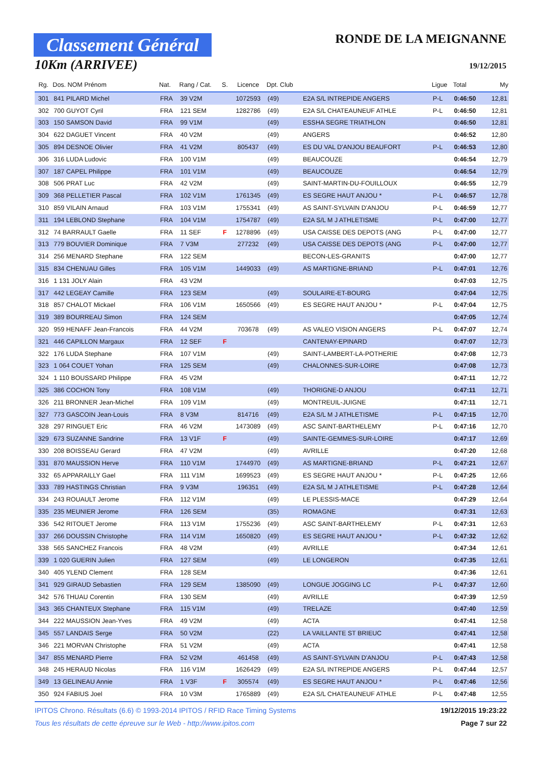Classement Général
10Km (ARRIVEE)
RONDE DE LA MEIGNANNE
19/12/2015
| Rg. | Dos. NOM Prénom | Nat. | Rang / Cat. | S. | Licence | Dpt. Club | | Ligue | Total | My |
| --- | --- | --- | --- | --- | --- | --- | --- | --- | --- | --- |
| 301 | 841 PILARD Michel | FRA | 39 V2M | | 1072593 | (49) | E2A S/L INTREPIDE ANGERS | P-L | 0:46:50 | 12,81 |
| 302 | 700 GUYOT Cyril | FRA | 121 SEM | | 1282786 | (49) | E2A S/L CHATEAUNEUF ATHLE | P-L | 0:46:50 | 12,81 |
| 303 | 150 SAMSON David | FRA | 99 V1M | | | (49) | ESSHA SEGRE TRIATHLON | | 0:46:50 | 12,81 |
| 304 | 622 DAGUET Vincent | FRA | 40 V2M | | | (49) | ANGERS | | 0:46:52 | 12,80 |
| 305 | 894 DESNOE Olivier | FRA | 41 V2M | | 805437 | (49) | ES DU VAL D'ANJOU BEAUFORT | P-L | 0:46:53 | 12,80 |
| 306 | 316 LUDA Ludovic | FRA | 100 V1M | | | (49) | BEAUCOUZE | | 0:46:54 | 12,79 |
| 307 | 187 CAPEL Philippe | FRA | 101 V1M | | | (49) | BEAUCOUZE | | 0:46:54 | 12,79 |
| 308 | 506 PRAT Luc | FRA | 42 V2M | | | (49) | SAINT-MARTIN-DU-FOUILLOUX | | 0:46:55 | 12,79 |
| 309 | 368 PELLETIER Pascal | FRA | 102 V1M | | 1761345 | (49) | ES SEGRE HAUT ANJOU * | P-L | 0:46:57 | 12,78 |
| 310 | 859 VILAIN Arnaud | FRA | 103 V1M | | 1755341 | (49) | AS SAINT-SYLVAIN D'ANJOU | P-L | 0:46:59 | 12,77 |
| 311 | 194 LEBLOND Stephane | FRA | 104 V1M | | 1754787 | (49) | E2A S/L M J ATHLETISME | P-L | 0:47:00 | 12,77 |
| 312 | 74 BARRAULT Gaelle | FRA | 11 SEF | F | 1278896 | (49) | USA CAISSE DES DEPOTS (ANG | P-L | 0:47:00 | 12,77 |
| 313 | 779 BOUVIER Dominique | FRA | 7 V3M | | 277232 | (49) | USA CAISSE DES DEPOTS (ANG | P-L | 0:47:00 | 12,77 |
| 314 | 256 MENARD Stephane | FRA | 122 SEM | | | | BECON-LES-GRANITS | | 0:47:00 | 12,77 |
| 315 | 834 CHENUAU Gilles | FRA | 105 V1M | | 1449033 | (49) | AS MARTIGNE-BRIAND | P-L | 0:47:01 | 12,76 |
| 316 | 1 131 JOLY Alain | FRA | 43 V2M | | | | | | 0:47:03 | 12,75 |
| 317 | 442 LEGEAY Camille | FRA | 123 SEM | | | (49) | SOULAIRE-ET-BOURG | | 0:47:04 | 12,75 |
| 318 | 857 CHALOT Mickael | FRA | 106 V1M | | 1650566 | (49) | ES SEGRE HAUT ANJOU * | P-L | 0:47:04 | 12,75 |
| 319 | 389 BOURREAU Simon | FRA | 124 SEM | | | | | | 0:47:05 | 12,74 |
| 320 | 959 HENAFF Jean-Francois | FRA | 44 V2M | | 703678 | (49) | AS VALEO VISION ANGERS | P-L | 0:47:07 | 12,74 |
| 321 | 446 CAPILLON Margaux | FRA | 12 SEF | F | | | CANTENAY-EPINARD | | 0:47:07 | 12,73 |
| 322 | 176 LUDA Stephane | FRA | 107 V1M | | | (49) | SAINT-LAMBERT-LA-POTHERIE | | 0:47:08 | 12,73 |
| 323 | 1 064 COUET Yohan | FRA | 125 SEM | | | (49) | CHALONNES-SUR-LOIRE | | 0:47:08 | 12,73 |
| 324 | 1 110 BOUSSARD Philippe | FRA | 45 V2M | | | | | | 0:47:11 | 12,72 |
| 325 | 386 COCHON Tony | FRA | 108 V1M | | | (49) | THORIGNE-D ANJOU | | 0:47:11 | 12,71 |
| 326 | 211 BRONNER Jean-Michel | FRA | 109 V1M | | | (49) | MONTREUIL-JUIGNE | | 0:47:11 | 12,71 |
| 327 | 773 GASCOIN Jean-Louis | FRA | 8 V3M | | 814716 | (49) | E2A S/L M J ATHLETISME | P-L | 0:47:15 | 12,70 |
| 328 | 297 RINGUET Eric | FRA | 46 V2M | | 1473089 | (49) | ASC SAINT-BARTHELEMY | P-L | 0:47:16 | 12,70 |
| 329 | 673 SUZANNE Sandrine | FRA | 13 V1F | F | | (49) | SAINTE-GEMMES-SUR-LOIRE | | 0:47:17 | 12,69 |
| 330 | 208 BOISSEAU Gerard | FRA | 47 V2M | | | (49) | AVRILLE | | 0:47:20 | 12,68 |
| 331 | 870 MAUSSION Herve | FRA | 110 V1M | | 1744970 | (49) | AS MARTIGNE-BRIAND | P-L | 0:47:21 | 12,67 |
| 332 | 65 APPARAILLY Gael | FRA | 111 V1M | | 1699523 | (49) | ES SEGRE HAUT ANJOU * | P-L | 0:47:25 | 12,66 |
| 333 | 789 HASTINGS Christian | FRA | 9 V3M | | 196351 | (49) | E2A S/L M J ATHLETISME | P-L | 0:47:28 | 12,64 |
| 334 | 243 ROUAULT Jerome | FRA | 112 V1M | | | (49) | LE PLESSIS-MACE | | 0:47:29 | 12,64 |
| 335 | 235 MEUNIER Jerome | FRA | 126 SEM | | | (35) | ROMAGNE | | 0:47:31 | 12,63 |
| 336 | 542 RITOUET Jerome | FRA | 113 V1M | | 1755236 | (49) | ASC SAINT-BARTHELEMY | P-L | 0:47:31 | 12,63 |
| 337 | 266 DOUSSIN Christophe | FRA | 114 V1M | | 1650820 | (49) | ES SEGRE HAUT ANJOU * | P-L | 0:47:32 | 12,62 |
| 338 | 565 SANCHEZ Francois | FRA | 48 V2M | | | (49) | AVRILLE | | 0:47:34 | 12,61 |
| 339 | 1 020 GUERIN Julien | FRA | 127 SEM | | | (49) | LE LONGERON | | 0:47:35 | 12,61 |
| 340 | 405 YLEND Clement | FRA | 128 SEM | | | | | | 0:47:36 | 12,61 |
| 341 | 929 GIRAUD Sebastien | FRA | 129 SEM | | 1385090 | (49) | LONGUE JOGGING LC | P-L | 0:47:37 | 12,60 |
| 342 | 576 THUAU Corentin | FRA | 130 SEM | | | (49) | AVRILLE | | 0:47:39 | 12,59 |
| 343 | 365 CHANTEUX Stephane | FRA | 115 V1M | | | (49) | TRELAZE | | 0:47:40 | 12,59 |
| 344 | 222 MAUSSION Jean-Yves | FRA | 49 V2M | | | (49) | ACTA | | 0:47:41 | 12,58 |
| 345 | 557 LANDAIS Serge | FRA | 50 V2M | | | (22) | LA VAILLANTE ST BRIEUC | | 0:47:41 | 12,58 |
| 346 | 221 MORVAN Christophe | FRA | 51 V2M | | | (49) | ACTA | | 0:47:41 | 12,58 |
| 347 | 855 MENARD Pierre | FRA | 52 V2M | | 461458 | (49) | AS SAINT-SYLVAIN D'ANJOU | P-L | 0:47:43 | 12,58 |
| 348 | 245 HERAUD Nicolas | FRA | 116 V1M | | 1626429 | (49) | E2A S/L INTREPIDE ANGERS | P-L | 0:47:44 | 12,57 |
| 349 | 13 GELINEAU Annie | FRA | 1 V3F | F | 305574 | (49) | ES SEGRE HAUT ANJOU * | P-L | 0:47:46 | 12,56 |
| 350 | 924 FABIUS Joel | FRA | 10 V3M | | 1765889 | (49) | E2A S/L CHATEAUNEUF ATHLE | P-L | 0:47:48 | 12,55 |
IPITOS Chrono. Résultats (6.6) © 1993-2014 IPITOS / RFID Race Timing Systems 19/12/2015 19:23:22
Tous les résultats de cette épreuve sur le Web - http://www.ipitos.com Page 7 sur 22